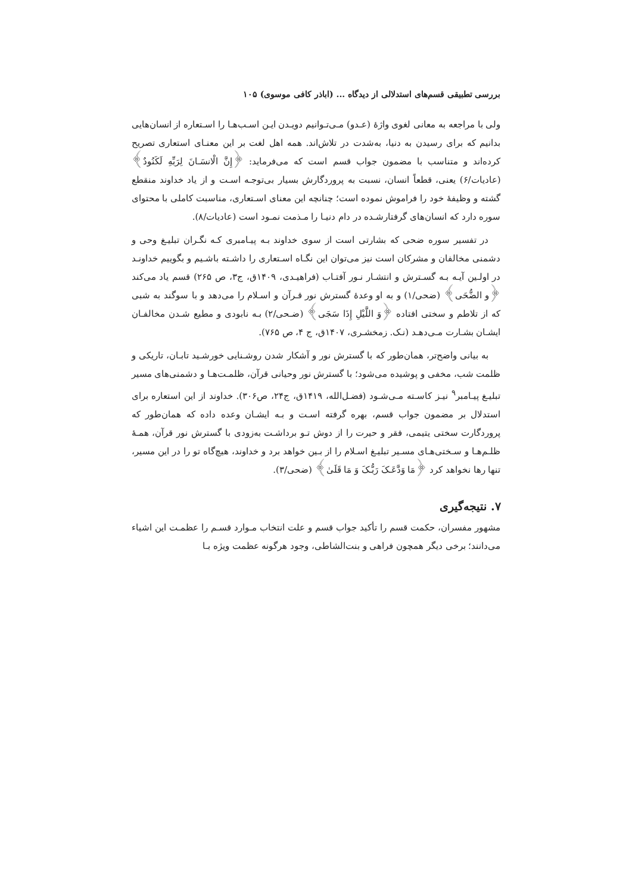بررسی تطبیقی قسم‌های استدلالی از دیدگاه ... (اباذر کافی موسوی) ۱۰۵
ولی با مراجعه به معانی لغوی واژهٔ (عـدو) مـی‌تـوانیم دویـدن ایـن اسـب‌هـا را اسـتعاره از انسان‌هایی بدانیم که برای رسیدن به دنیا، به‌شدت در تلاش‌اند. همه اهل لغت بر این معنـای استعاری تصریح کرده‌اند و متناسب با مضمون جواب قسم است که می‌فرماید: ﴿إِنَّ الْانسَـانَ لِرَبِّهِ لَكَنُودٌ﴾ (عادیات/۶) یعنی، قطعاً انسان، نسبت به پروردگارش بسیار بی‌توجـه اسـت و از یاد خداوند منقطع گشته و وظیفهٔ خود را فراموش نموده است؛ چنانچه این معنای اسـتعاری، مناسبت کاملی با محتوای سوره دارد که انسان‌های گرفتارشـده در دام دنیـا را مـذمت نمـود است (عادیات/۸).
در تفسیر سوره ضحی که بشارتی است از سوی خداوند بـه پیـامبری کـه نگـران تبلیـغ وحی و دشمنی مخالفان و مشرکان است نیز می‌توان این نگـاه اسـتعاری را داشـته باشـیم و بگوییم خداونـد در اولـین آیـه بـه گسـترش و انتشـار نـور آفتـاب (فراهیـدی، ۱۴۰۹ق، ج۳، ص ۲۶۵) قسم یاد می‌کند ﴿و الضُّحَی﴾ (ضحی/۱) و به او وعدهٔ گسترش نور قـرآن و اسـلام را می‌دهد و با سوگند به شبی که از تلاطم و سختی افتاده ﴿وَ اللَّیْلِ إِذَا سَجَی﴾ (ضـحی/۲) بـه نابودی و مطیع شـدن مخالفـان ایشـان بشـارت مـی‌دهـد (نـک. زمخشـری، ۱۴۰۷ق، ج ۴، ص ۷۶۵).
به بیانی واضح‌تر، همان‌طور که با گسترش نور و آشکار شدن روشـنایی خورشـید تابـان، تاریکی و ظلمت شب، مخفی و پوشیده می‌شود؛ با گسترش نور وحیانی قرآن، ظلمـت‌هـا و دشمنی‌های مسیر تبلیـغ پیـامبر<sup>۹</sup> نیـز کاسـته مـی‌شـود (فضـل‌الله، ۱۴۱۹ق، ج۲۴، ص۳۰۶). خداوند از این استعاره برای استدلال بر مضمون جواب قسم، بهره گرفته اسـت و بـه ایشـان وعده داده که همان‌طور که پروردگارت سختی یتیمی، فقر و حیرت را از دوش تـو برداشـت به‌زودی با گسترش نور قرآن، همـهٔ ظلـم‌هـا و سـختی‌هـای مسـیر تبلیـغ اسـلام را از بـین خواهد برد و خداوند، هیچ‌گاه تو را در این مسیر، تنها رها نخواهد کرد ﴿مَا وَدَّعَـکَ رَبُّـکَ وَ مَا قَلَیٰ﴾ (ضحی/۳).
۷. نتیجه‌گیری
مشهور مفسران، حکمت قسم را تأکید جواب قسم و علت انتخاب مـوارد قسـم را عظمـت این اشیاء می‌دانند؛ برخی دیگر همچون فراهی و بنت‌الشاطی، وجود هرگونه عظمت ویژه بـا